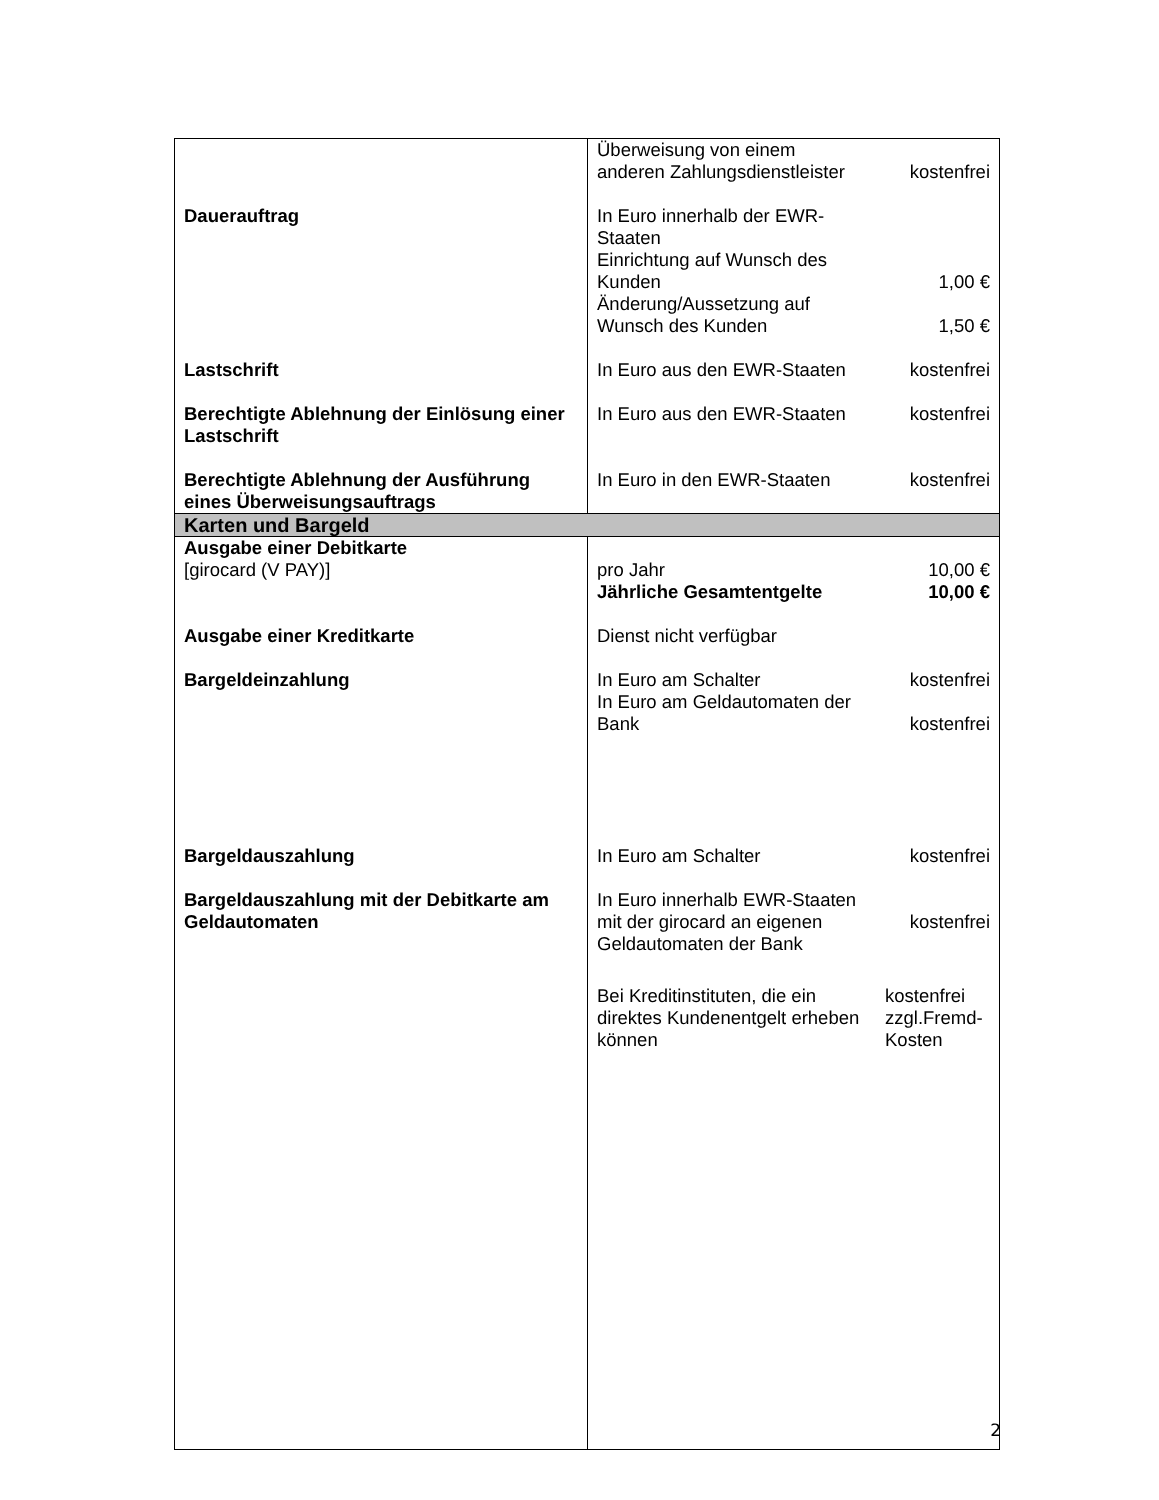| | / Überweisung von einem anderen Zahlungsdienstleister / kostenfrei / |
| Dauerauftrag | / In Euro innerhalb der EWR- Staaten Einrichtung auf Wunsch des Kunden / 1,00 € / / Änderung/Aussetzung auf Wunsch des Kunden / 1,50 € / |
| Lastschrift | / In Euro aus den EWR-Staaten / kostenfrei / |
| Berechtigte Ablehnung der Einlösung einer Lastschrift | / In Euro aus den EWR-Staaten / kostenfrei / |
| Berechtigte Ablehnung der Ausführung eines Überweisungsauftrags | / In Euro in den EWR-Staaten / kostenfrei / |
| Karten und Bargeld | |
| Ausgabe einer Debitkarte [girocard (V PAY)] | / pro Jahr / 10,00 € / / Jährliche Gesamtentgelte / 10,00 € / |
| Ausgabe einer Kreditkarte | Dienst nicht verfügbar |
| Bargeldeinzahlung | / In Euro am Schalter / kostenfrei / / In Euro am Geldautomaten der Bank / kostenfrei / |
| Bargeldauszahlung | / In Euro am Schalter / kostenfrei / |
| Bargeldauszahlung mit der Debitkarte am Geldautomaten | / In Euro innerhalb EWR-Staaten mit der girocard an eigenen Geldautomaten der Bank / kostenfrei / / Bei Kreditinstituten, die ein direktes Kundenentgelt erheben können / kostenfrei zzgl.Fremd- Kosten / |
2